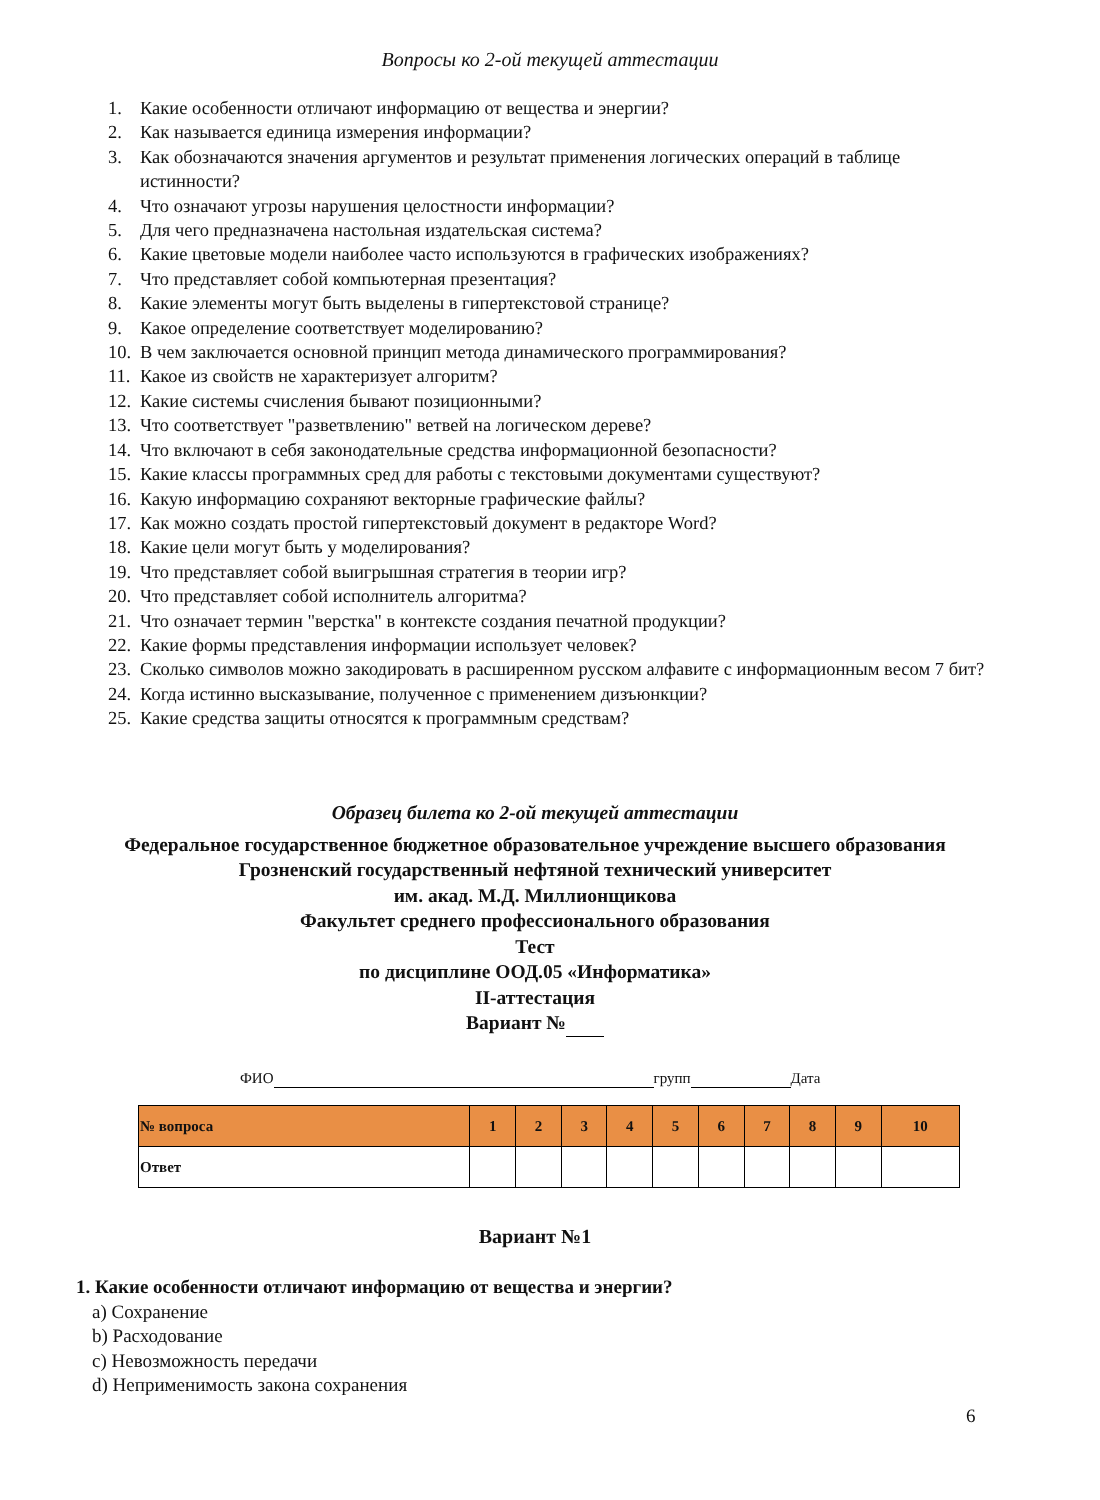Вопросы ко 2-ой текущей аттестации
1. Какие особенности отличают информацию от вещества и энергии?
2. Как называется единица измерения информации?
3. Как обозначаются значения аргументов и результат применения логических операций в таблице истинности?
4. Что означают угрозы нарушения целостности информации?
5. Для чего предназначена настольная издательская система?
6. Какие цветовые модели наиболее часто используются в графических изображениях?
7. Что представляет собой компьютерная презентация?
8. Какие элементы могут быть выделены в гипертекстовой странице?
9. Какое определение соответствует моделированию?
10. В чем заключается основной принцип метода динамического программирования?
11. Какое из свойств не характеризует алгоритм?
12. Какие системы счисления бывают позиционными?
13. Что соответствует "разветвлению" ветвей на логическом дереве?
14. Что включают в себя законодательные средства информационной безопасности?
15. Какие классы программных сред для работы с текстовыми документами существуют?
16. Какую информацию сохраняют векторные графические файлы?
17. Как можно создать простой гипертекстовый документ в редакторе Word?
18. Какие цели могут быть у моделирования?
19. Что представляет собой выигрышная стратегия в теории игр?
20. Что представляет собой исполнитель алгоритма?
21. Что означает термин "верстка" в контексте создания печатной продукции?
22. Какие формы представления информации использует человек?
23. Сколько символов можно закодировать в расширенном русском алфавите с информационным весом 7 бит?
24. Когда истинно высказывание, полученное с применением дизъюнкции?
25. Какие средства защиты относятся к программным средствам?
Образец билета ко 2-ой текущей аттестации
Федеральное государственное бюджетное образовательное учреждение высшего образования
Грозненский государственный нефтяной технический университет
им. акад. М.Д. Миллионщикова
Факультет среднего профессионального образования
Тест
по дисциплине ООД.05 «Информатика»
II-аттестация
Вариант №
ФИО групп Дата
| № вопроса | 1 | 2 | 3 | 4 | 5 | 6 | 7 | 8 | 9 | 10 |
| --- | --- | --- | --- | --- | --- | --- | --- | --- | --- | --- |
| Ответ | | | | | | | | | | |
Вариант №1
1. Какие особенности отличают информацию от вещества и энергии?
a) Сохранение
b) Расходование
c) Невозможность передачи
d) Неприменимость закона сохранения
6